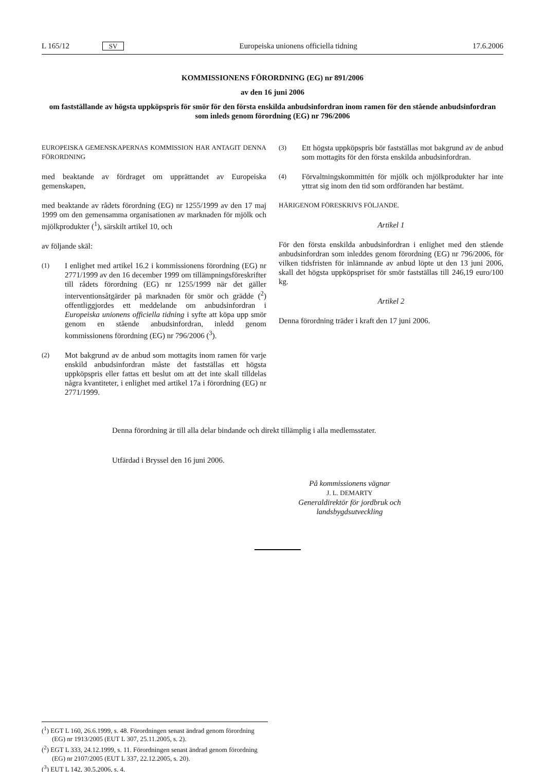L 165/12 SV Europeiska unionens officiella tidning 17.6.2006
KOMMISSIONENS FÖRORDNING (EG) nr 891/2006
av den 16 juni 2006
om fastställande av högsta uppköpspris för smör för den första enskilda anbudsinfordran inom ramen för den stående anbudsinfordran som inleds genom förordning (EG) nr 796/2006
EUROPEISKA GEMENSKAPERNAS KOMMISSION HAR ANTAGIT DENNA FÖRORDNING
med beaktande av fördraget om upprättandet av Europeiska gemenskapen,
med beaktande av rådets förordning (EG) nr 1255/1999 av den 17 maj 1999 om den gemensamma organisationen av marknaden för mjölk och mjölkprodukter (<sup>1</sup>), särskilt artikel 10, och
av följande skäl:
(1) I enlighet med artikel 16.2 i kommissionens förordning (EG) nr 2771/1999 av den 16 december 1999 om tillämpningsföreskrifter till rådets förordning (EG) nr 1255/1999 när det gäller interventionsåtgärder på marknaden för smör och grädde (<sup>2</sup>) offentliggjordes ett meddelande om anbudsinfordran i Europeiska unionens officiella tidning i syfte att köpa upp smör genom en stående anbudsinfordran, inledd genom kommissionens förordning (EG) nr 796/2006 (<sup>3</sup>).
(2) Mot bakgrund av de anbud som mottagits inom ramen för varje enskild anbudsinfordran måste det fastställas ett högsta uppköpspris eller fattas ett beslut om att det inte skall tilldelas några kvantiteter, i enlighet med artikel 17a i förordning (EG) nr 2771/1999.
(3) Ett högsta uppköpspris bör fastställas mot bakgrund av de anbud som mottagits för den första enskilda anbudsinfordran.
(4) Förvaltningskommittén för mjölk och mjölkprodukter har inte yttrat sig inom den tid som ordföranden har bestämt.
HÄRIGENOM FÖRESKRIVS FÖLJANDE.
Artikel 1
För den första enskilda anbudsinfordran i enlighet med den stående anbudsinfordran som inleddes genom förordning (EG) nr 796/2006, för vilken tidsfristen för inlämnande av anbud löpte ut den 13 juni 2006, skall det högsta uppköpspriset för smör fastställas till 246,19 euro/100 kg.
Artikel 2
Denna förordning träder i kraft den 17 juni 2006.
Denna förordning är till alla delar bindande och direkt tillämplig i alla medlemsstater.
Utfärdad i Bryssel den 16 juni 2006.
På kommissionens vägnar
J. L. DEMARTY
Generaldirektör för jordbruk och landsbygdsutveckling
(<sup>1</sup>) EGT L 160, 26.6.1999, s. 48. Förordningen senast ändrad genom förordning (EG) nr 1913/2005 (EUT L 307, 25.11.2005, s. 2).
(<sup>2</sup>) EGT L 333, 24.12.1999, s. 11. Förordningen senast ändrad genom förordning (EG) nr 2107/2005 (EUT L 337, 22.12.2005, s. 20).
(<sup>3</sup>) EUT L 142, 30.5.2006, s. 4.